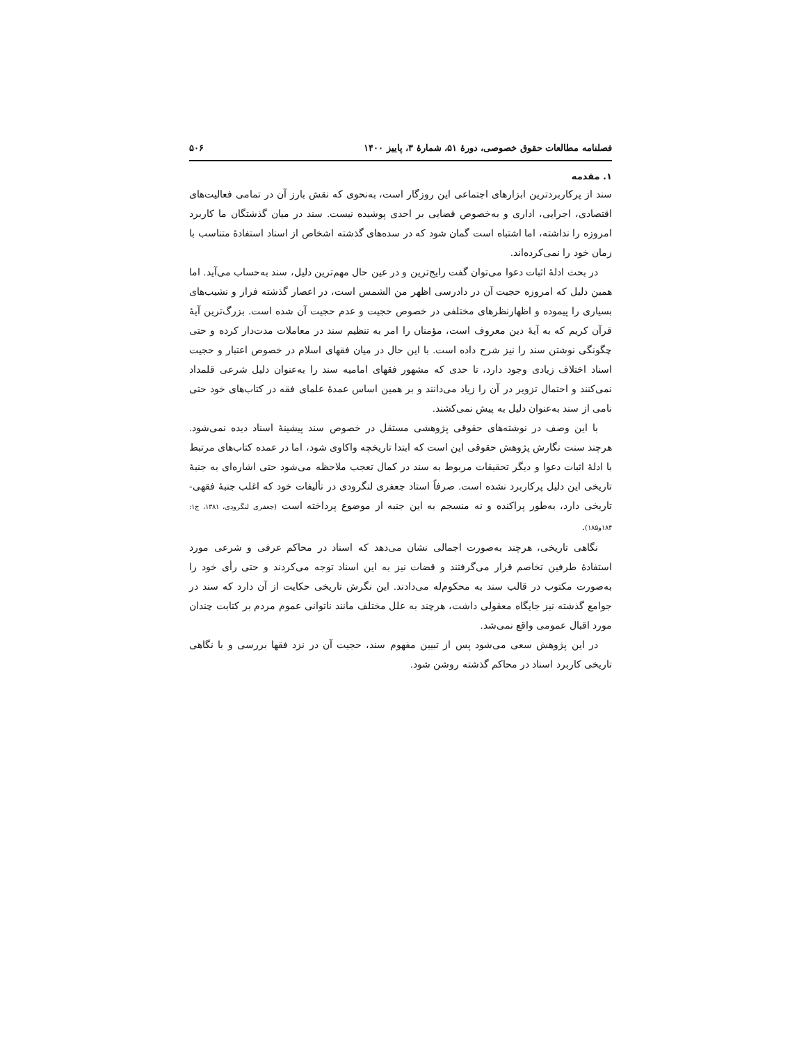فصلنامه مطالعات حقوق خصوصی، دورهٔ ۵۱، شمارهٔ ۳، پاییز ۱۴۰۰ ۵۰۶
۱. مقدمه
سند از پرکاربردترین ابزارهای اجتماعی این روزگار است، به‌نحوی که نقش بارز آن در تمامی فعالیت‌های اقتصادی، اجرایی، اداری و به‌خصوص قضایی بر احدی پوشیده نیست. سند در میان گذشتگان ما کاربرد امروزه را نداشته، اما اشتباه است گمان شود که در سده‌های گذشته اشخاص از اسناد استفادهٔ متناسب با زمان خود را نمی‌کرده‌اند.
در بحث ادلهٔ اثبات دعوا می‌توان گفت رایج‌ترین و در عین حال مهم‌ترین دلیل، سند به‌حساب می‌آید. اما همین دلیل که امروزه حجیت آن در دادرسی اظهر من الشمس است، در اعصار گذشته فراز و نشیب‌های بسیاری را پیموده و اظهارنظرهای مختلفی در خصوص حجیت و عدم حجیت آن شده است. بزرگ‌ترین آیهٔ قرآن کریم که به آیهٔ دین معروف است، مؤمنان را امر به تنظیم سند در معاملات مدت‌دار کرده و حتی چگونگی نوشتن سند را نیز شرح داده است. با این حال در میان فقهای اسلام در خصوص اعتبار و حجیت اسناد اختلاف زیادی وجود دارد، تا حدی که مشهور فقهای امامیه سند را به‌عنوان دلیل شرعی قلمداد نمی‌کنند و احتمال تزویر در آن را زیاد می‌دانند و بر همین اساس عمدهٔ علمای فقه در کتاب‌های خود حتی نامی از سند به‌عنوان دلیل به پیش نمی‌کشند.
با این وصف در نوشته‌های حقوقی پژوهشی مستقل در خصوص سند پیشینهٔ اسناد دیده نمی‌شود. هرچند سنت نگارش پژوهش حقوقی این است که ابتدا تاریخچه واکاوی شود، اما در عمده کتاب‌های مرتبط با ادلهٔ اثبات دعوا و دیگر تحقیقات مربوط به سند در کمال تعجب ملاحظه می‌شود حتی اشاره‌ای به جنبهٔ تاریخی این دلیل پرکاربرد نشده است. صرفاً استاد جعفری لنگرودی در تألیفات خود که اغلب جنبهٔ فقهی-تاریخی دارد، به‌طور پراکنده و نه منسجم به این جنبه از موضوع پرداخته است (جعفری لنگرودی، ۱۳۸۱، ج۱: ۱۸۴و۱۸۵).
نگاهی تاریخی، هرچند به‌صورت اجمالی نشان می‌دهد که اسناد در محاکم عرفی و شرعی مورد استفادهٔ طرفین تخاصم قرار می‌گرفتند و قضات نیز به این اسناد توجه می‌کردند و حتی رأی خود را به‌صورت مکتوب در قالب سند به محکوم‌له می‌دادند. این نگرش تاریخی حکایت از آن دارد که سند در جوامع گذشته نیز جایگاه معقولی داشت، هرچند به علل مختلف مانند ناتوانی عموم مردم بر کتابت چندان مورد اقبال عمومی واقع نمی‌شد.
در این پژوهش سعی می‌شود پس از تبیین مفهوم سند، حجیت آن در نزد فقها بررسی و با نگاهی تاریخی کاربرد اسناد در محاکم گذشته روشن شود.